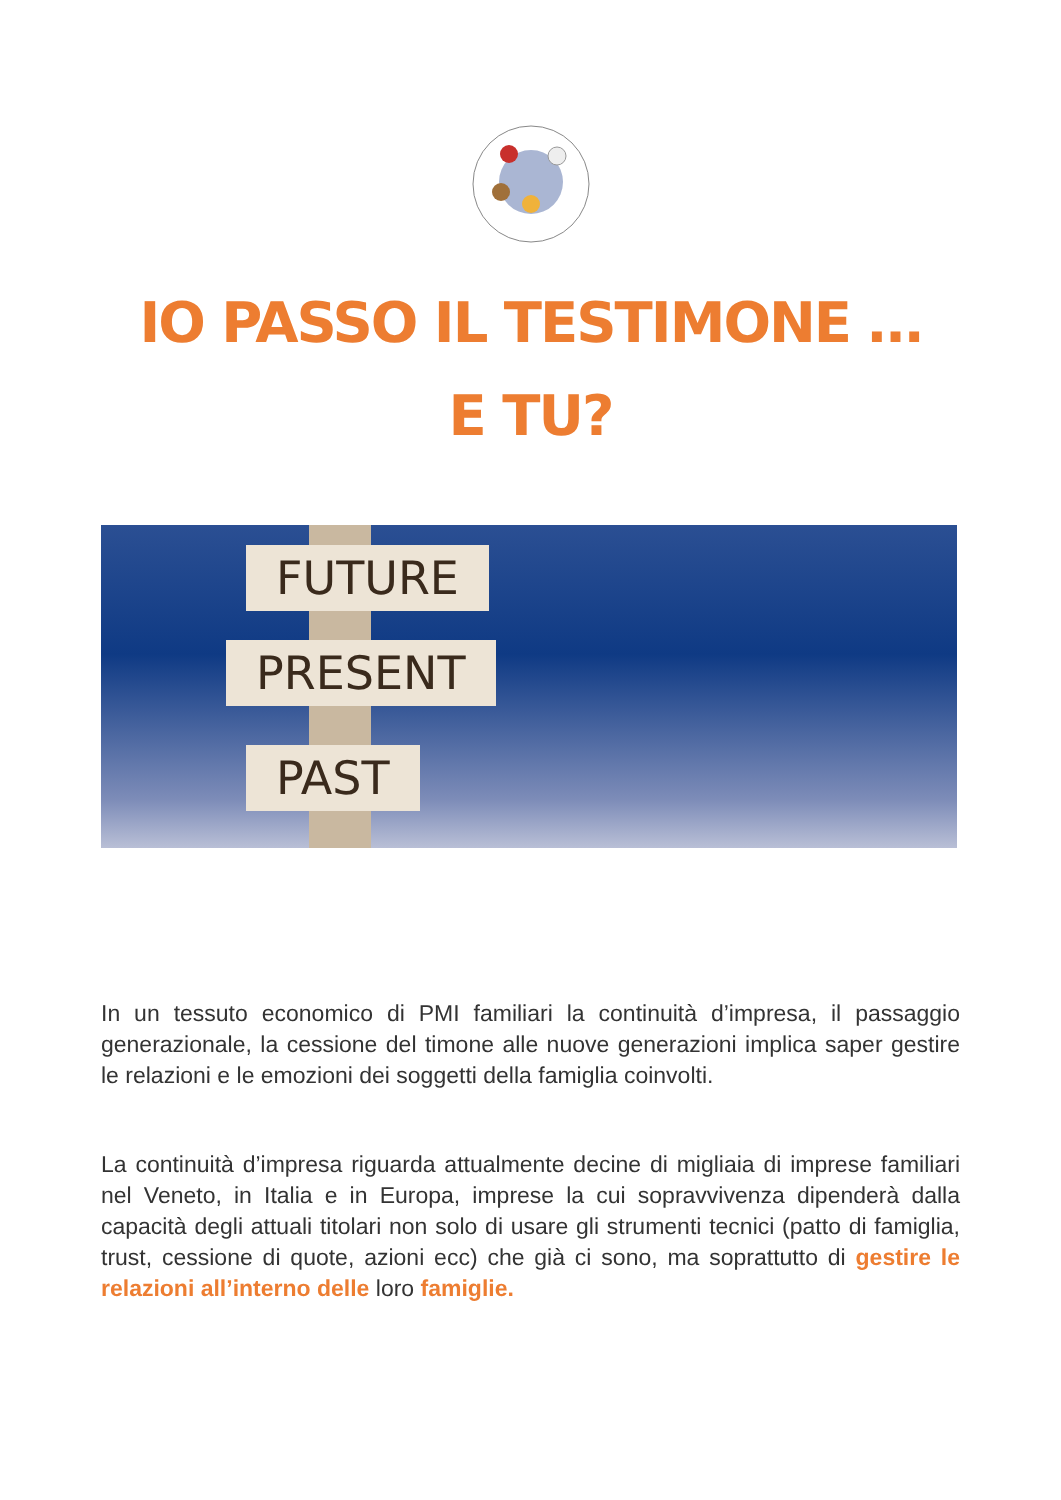IO PASSO IL TESTIMONE …
E TU?
FUTURE
PRESENT
PAST
In un tessuto economico di PMI familiari la continuità d’impresa, il passaggio generazionale, la cessione del timone alle nuove generazioni implica saper gestire le relazioni e le emozioni dei soggetti della famiglia coinvolti.
La continuità d’impresa riguarda attualmente decine di migliaia di imprese familiari nel Veneto, in Italia e in Europa, imprese la cui sopravvivenza dipenderà dalla capacità degli attuali titolari non solo di usare gli strumenti tecnici (patto di famiglia, trust, cessione di quote, azioni ecc) che già ci sono, ma soprattutto di gestire le relazioni all’interno delle loro famiglie.